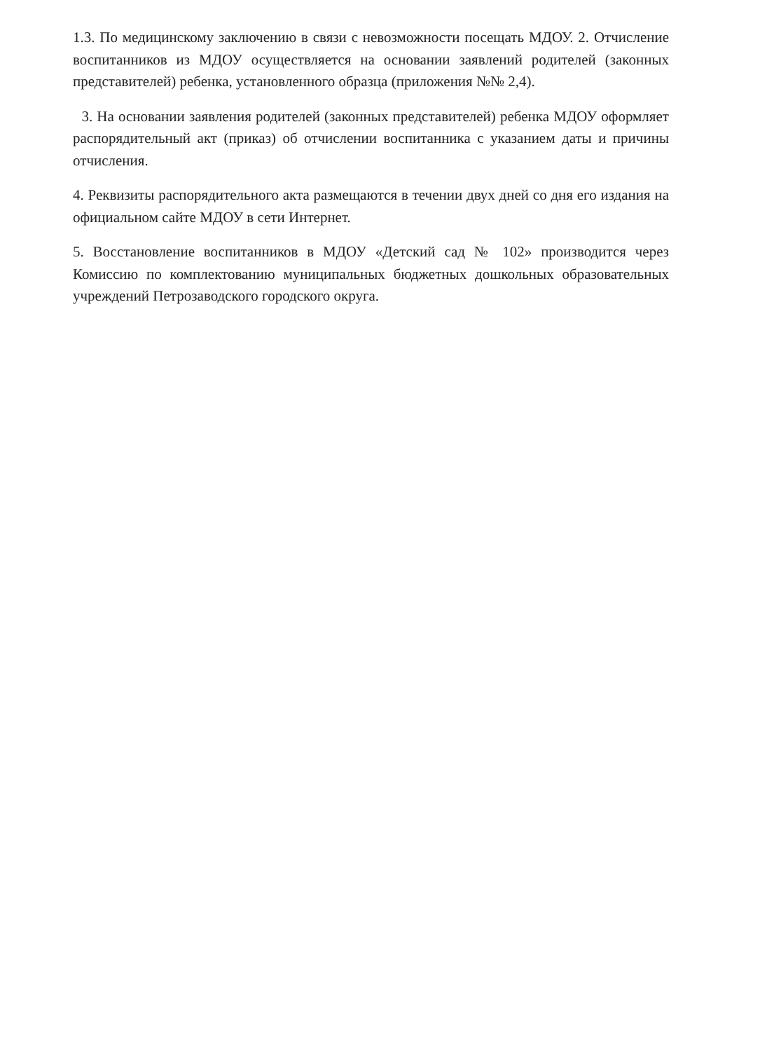1.3. По медицинскому заключению в связи с невозможности посещать МДОУ. 2. Отчисление воспитанников из МДОУ осуществляется на основании заявлений родителей (законных представителей) ребенка, установленного образца (приложения №№ 2,4).
3. На основании заявления родителей (законных представителей) ребенка МДОУ оформляет распорядительный акт (приказ) об отчислении воспитанника с указанием даты и причины отчисления.
4. Реквизиты распорядительного акта размещаются в течении двух дней со дня его издания на официальном сайте МДОУ в сети Интернет.
5. Восстановление воспитанников в МДОУ «Детский сад № 102» производится через Комиссию по комплектованию муниципальных бюджетных дошкольных образовательных учреждений Петрозаводского городского округа.